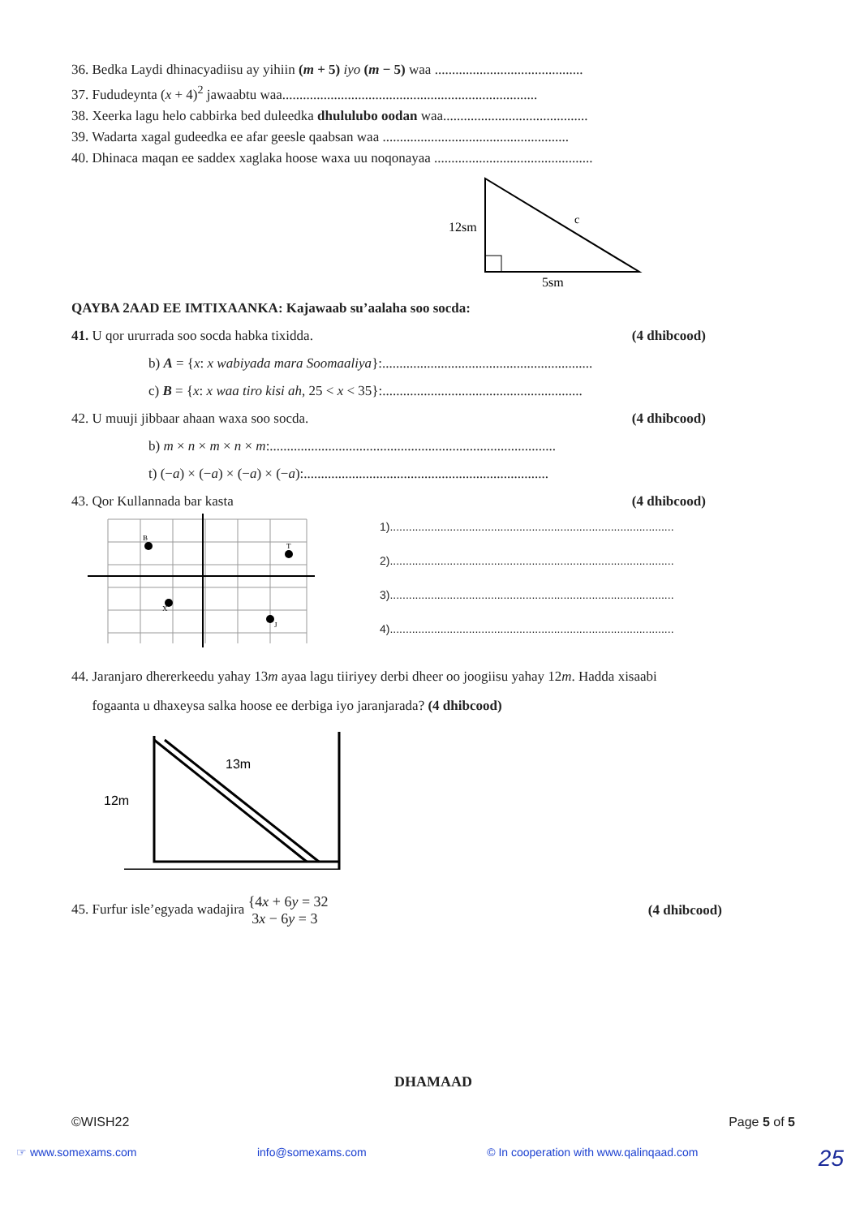36. Bedka Laydi dhinacyadiisu ay yihiin (m + 5) iyo (m − 5) waa ...........................................
37. Fududeynta (x + 4)<sup>2</sup> jawaabtu waa..........................................................................
38. Xeerka lagu helo cabbirka bed duleedka dhululubo oodan waa..........................................
39. Wadarta xagal gudeedka ee afar geesle qaabsan waa ......................................................
40. Dhinaca maqan ee saddex xaglaka hoose waxa uu noqonayaa ..............................................
12sm
c
5sm
QAYBA 2AAD EE IMTIXAANKA: Kajawaab su’aalaha soo socda:
41. U qor ururrada soo socda habka tixidda. (4 dhibcood)
b) A = {x: x wabiyada mara Soomaaliya}:.............................................................
c) B = {x: x waa tiro kisi ah, 25 < x < 35}:..........................................................
42. U muuji jibbaar ahaan waxa soo socda. (4 dhibcood)
b) m × n × m × n × m:...................................................................................
t) (−a) × (−a) × (−a) × (−a):.......................................................................
43. Qor Kullannada bar kasta (4 dhibcood)
B
T
X
J
1)..........................................................................................
2)..........................................................................................
3)..........................................................................................
4)..........................................................................................
44. Jaranjaro dhererkeedu yahay 13m ayaa lagu tiiriyey derbi dheer oo joogiisu yahay 12m. Hadda xisaabi
fogaanta u dhaxeysa salka hoose ee derbiga iyo jaranjarada? (4 dhibcood)
13m
12m
45. Furfur isle’egyada wadajira {4x + 6y = 32
3x − 6y = 3 (4 dhibcood)
DHAMAAD
©WISH22 Page 5 of 5
☞ www.somexams.com info@somexams.com © In cooperation with www.qalinqaad.com 25